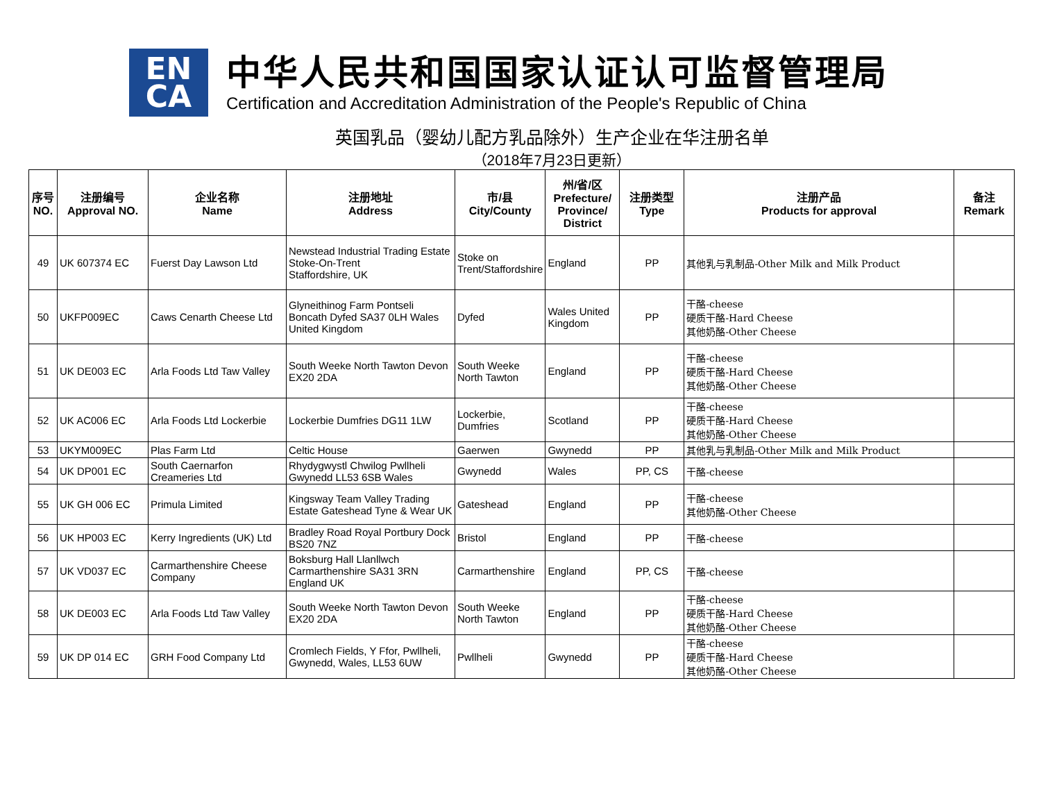EN
CA
中华人民共和国国家认证认可监督管理局
Certification and Accreditation Administration of the People's Republic of China
英国乳品（婴幼儿配方乳品除外）生产企业在华注册名单
（2018年7月23日更新）
| 序号 NO. | 注册编号 Approval NO. | 企业名称 Name | 注册地址 Address | 市/县 City/County | 州/省/区 Prefecture/ Province/ District | 注册类型 Type | 注册产品 Products for approval | 备注 Remark |
| --- | --- | --- | --- | --- | --- | --- | --- | --- |
| 49 | UK 607374 EC | Fuerst Day Lawson Ltd | Newstead Industrial Trading Estate Stoke-On-Trent Staffordshire, UK | Stoke on Trent/Staffordshire | England | PP | 其他乳与乳制品-Other Milk and Milk Product | |
| 50 | UKFP009EC | Caws Cenarth Cheese Ltd | Glyneithinog Farm Pontseli Boncath Dyfed SA37 0LH Wales United Kingdom | Dyfed | Wales United Kingdom | PP | 干酪-cheese 硬质干酪-Hard Cheese 其他奶酪-Other Cheese | |
| 51 | UK DE003 EC | Arla Foods Ltd Taw Valley | South Weeke North Tawton Devon EX20 2DA | South Weeke North Tawton | England | PP | 干酪-cheese 硬质干酪-Hard Cheese 其他奶酪-Other Cheese | |
| 52 | UK AC006 EC | Arla Foods Ltd Lockerbie | Lockerbie Dumfries DG11 1LW | Lockerbie, Dumfries | Scotland | PP | 干酪-cheese 硬质干酪-Hard Cheese 其他奶酪-Other Cheese | |
| 53 | UKYM009EC | Plas Farm Ltd | Celtic House | Gaerwen | Gwynedd | PP | 其他乳与乳制品-Other Milk and Milk Product | |
| 54 | UK DP001 EC | South Caernarfon Creameries Ltd | Rhydygwystl Chwilog Pwllheli Gwynedd LL53 6SB Wales | Gwynedd | Wales | PP, CS | 干酪-cheese | |
| 55 | UK GH 006 EC | Primula Limited | Kingsway Team Valley Trading Estate Gateshead Tyne & Wear UK | Gateshead | England | PP | 干酪-cheese 其他奶酪-Other Cheese | |
| 56 | UK HP003 EC | Kerry Ingredients (UK) Ltd | Bradley Road Royal Portbury Dock BS20 7NZ | Bristol | England | PP | 干酪-cheese | |
| 57 | UK VD037 EC | Carmarthenshire Cheese Company | Boksburg Hall Llanllwch Carmarthenshire SA31 3RN England UK | Carmarthenshire | England | PP, CS | 干酪-cheese | |
| 58 | UK DE003 EC | Arla Foods Ltd Taw Valley | South Weeke North Tawton Devon EX20 2DA | South Weeke North Tawton | England | PP | 干酪-cheese 硬质干酪-Hard Cheese 其他奶酪-Other Cheese | |
| 59 | UK DP 014 EC | GRH Food Company Ltd | Cromlech Fields, Y Ffor, Pwllheli, Gwynedd, Wales, LL53 6UW | Pwllheli | Gwynedd | PP | 干酪-cheese 硬质干酪-Hard Cheese 其他奶酪-Other Cheese | |